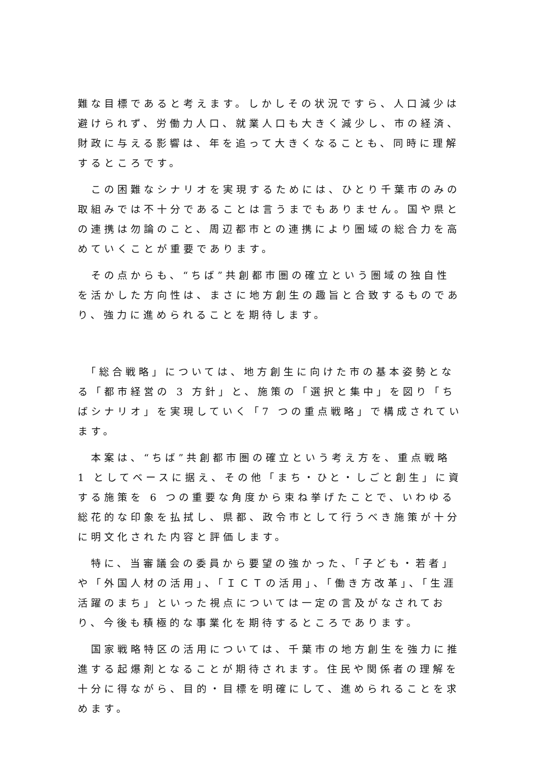難な目標であると考えます。しかしその状況ですら、人口減少は避けられず、労働力人口、就業人口も大きく減少し、市の経済、財政に与える影響は、年を追って大きくなることも、同時に理解するところです。
　この困難なシナリオを実現するためには、ひとり千葉市のみの取組みでは不十分であることは言うまでもありません。国や県との連携は勿論のこと、周辺都市との連携により圏域の総合力を高めていくことが重要であります。
　その点からも、“ちば”共創都市圏の確立という圏域の独自性を活かした方向性は、まさに地方創生の趣旨と合致するものであり、強力に進められることを期待します。
　「総合戦略」については、地方創生に向けた市の基本姿勢となる「都市経営の 3 方針」と、施策の「選択と集中」を図り「ちばシナリオ」を実現していく「7 つの重点戦略」で構成されています。
　本案は、“ちば”共創都市圏の確立という考え方を、重点戦略 1 としてベースに据え、その他「まち・ひと・しごと創生」に資する施策を 6 つの重要な角度から束ね挙げたことで、いわゆる総花的な印象を払拭し、県都、政令市として行うべき施策が十分に明文化された内容と評価します。
　特に、当審議会の委員から要望の強かった、「子ども・若者」や「外国人材の活用」、「ＩＣＴの活用」、「働き方改革」、「生涯活躍のまち」といった視点については一定の言及がなされており、今後も積極的な事業化を期待するところであります。
　国家戦略特区の活用については、千葉市の地方創生を強力に推進する起爆剤となることが期待されます。住民や関係者の理解を十分に得ながら、目的・目標を明確にして、進められることを求めます。